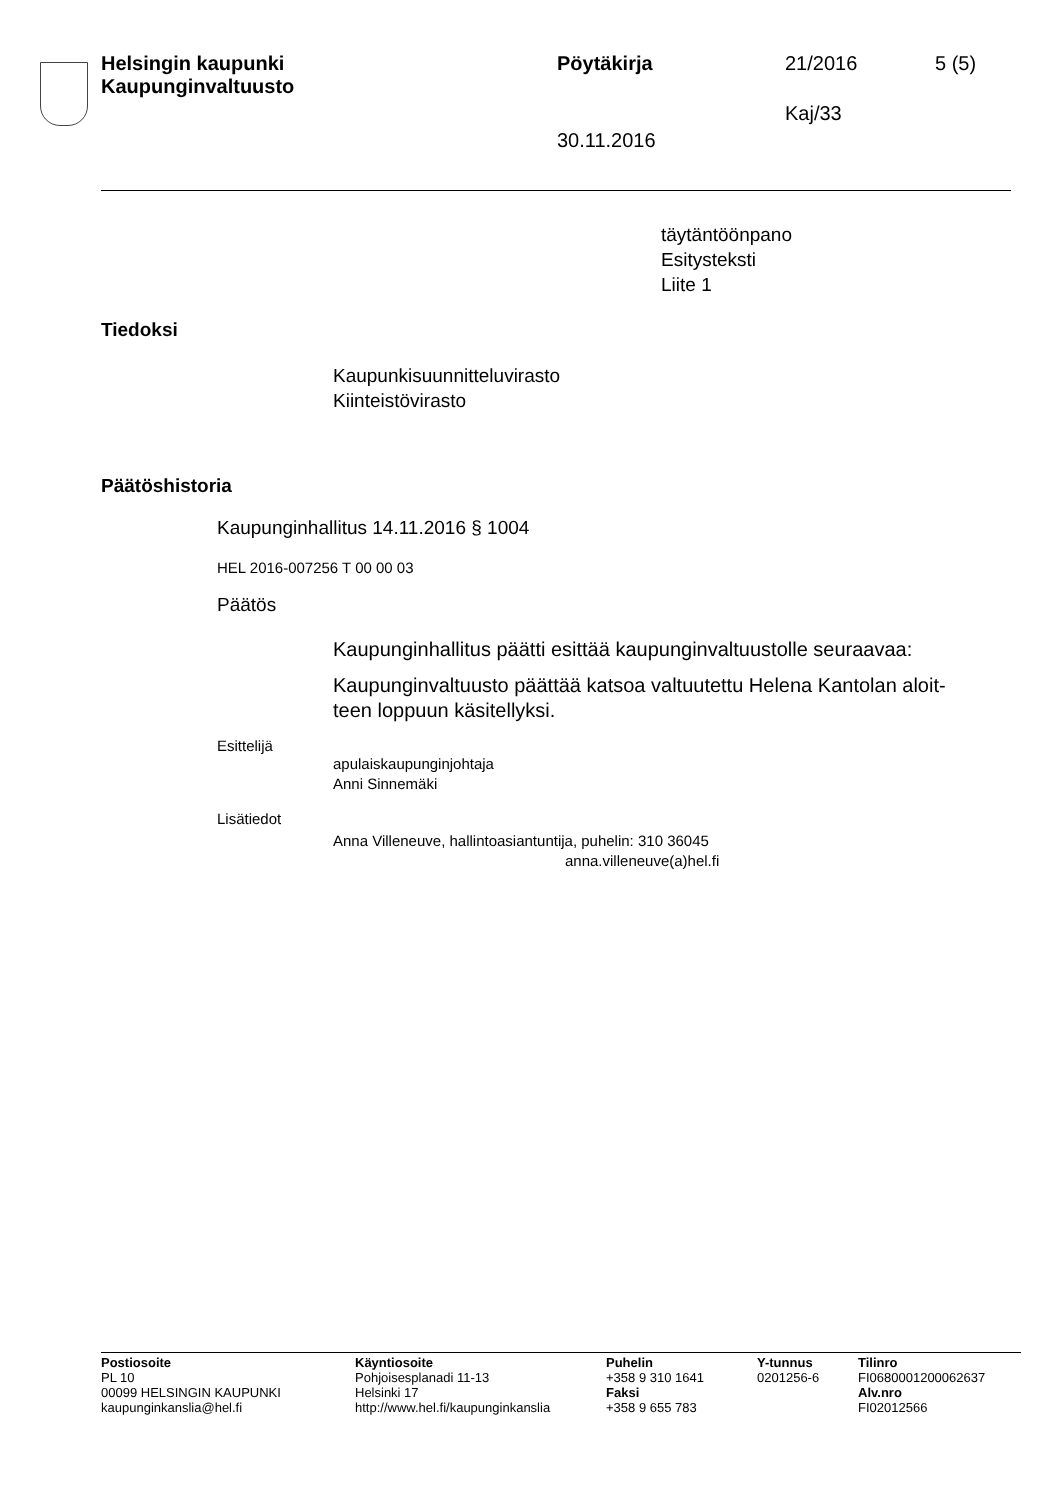Helsingin kaupunki
Kaupunginvaltuusto
Pöytäkirja 21/2016 5 (5)
Kaj/33
30.11.2016
täytäntöönpano
Esitysteksti
Liite 1
Tiedoksi
Kaupunkisuunnitteluvirasto
Kiinteistövirasto
Päätöshistoria
Kaupunginhallitus 14.11.2016 § 1004
HEL 2016-007256 T 00 00 03
Päätös
Kaupunginhallitus päätti esittää kaupunginvaltuustolle seuraavaa:
Kaupunginvaltuusto päättää katsoa valtuutettu Helena Kantolan aloit-
teen loppuun käsitellyksi.
Esittelijä
apulaiskaupunginjohtaja
Anni Sinnemäki
Lisätiedot
Anna Villeneuve, hallintoasiantuntija, puhelin: 310 36045
anna.villeneuve(a)hel.fi
Postiosoite
PL 10
00099 HELSINGIN KAUPUNKI
kaupunginkanslia@hel.fi
Käyntiosoite
Pohjoisesplanadi 11-13
Helsinki 17
http://www.hel.fi/kaupunginkanslia
Puhelin
+358 9 310 1641
Faksi
+358 9 655 783
Y-tunnus
0201256-6
Tilinro
FI0680001200062637
Alv.nro
FI02012566